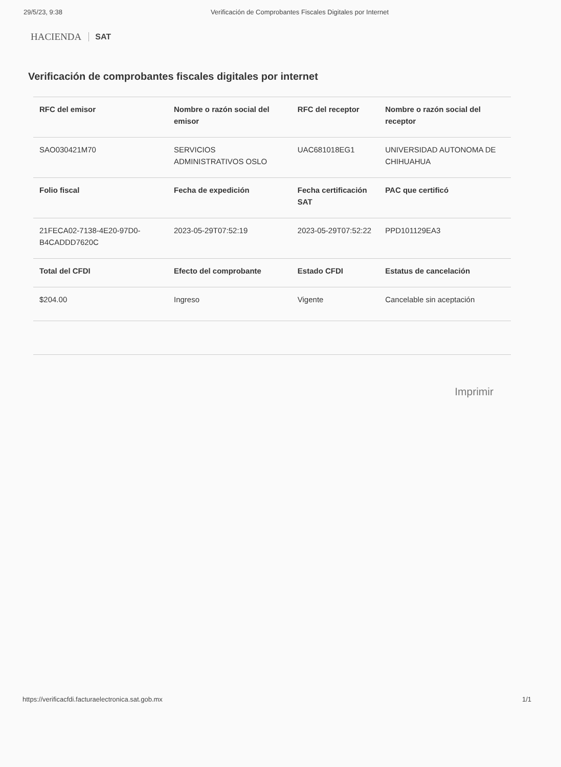29/5/23, 9:38 Verificación de Comprobantes Fiscales Digitales por Internet
HACIENDA SAT
Verificación de comprobantes fiscales digitales por internet
| RFC del emisor | Nombre o razón social del emisor | RFC del receptor | Nombre o razón social del receptor |
| --- | --- | --- | --- |
| SAO030421M70 | SERVICIOS ADMINISTRATIVOS OSLO | UAC681018EG1 | UNIVERSIDAD AUTONOMA DE CHIHUAHUA |
| Folio fiscal | Fecha de expedición | Fecha certificación SAT | PAC que certificó |
| 21FECA02-7138-4E20-97D0-B4CADDD7620C | 2023-05-29T07:52:19 | 2023-05-29T07:52:22 | PPD101129EA3 |
| Total del CFDI | Efecto del comprobante | Estado CFDI | Estatus de cancelación |
| $204.00 | Ingreso | Vigente | Cancelable sin aceptación |
Imprimir
https://verificacfdi.facturaelectronica.sat.gob.mx 1/1